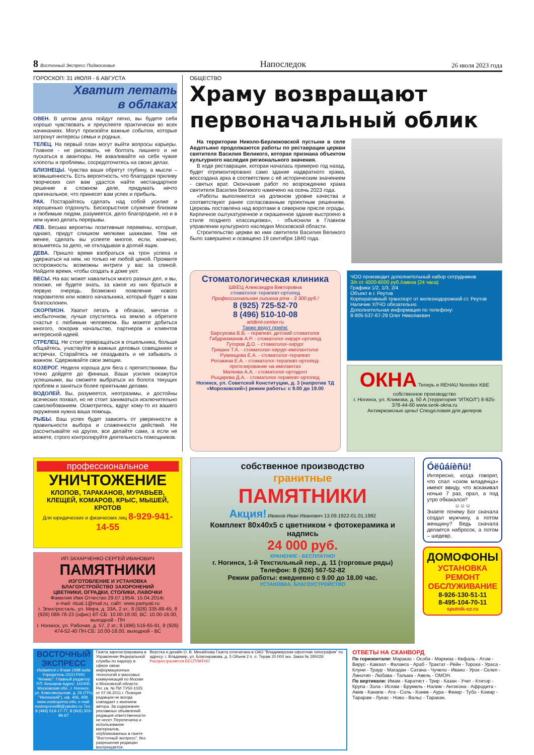8 Восточный Экспресс Подмосковья
Напоследок
26 июля 2023 года
ГОРОСКОП: 31 ИЮЛЯ - 6 АВГУСТА
Хватит летать
в облаках
ОВЕН. В целом дела пойдут легко, вы будете себя хорошо чувствовать и преуспеете практически во всех начинаниях. Могут произойти важные события, которые затронут интересы семьи и родных.
ТЕЛЕЦ. На первый план могут выйти вопросы карьеры. Главное - не рисковать, не болтать лишнего и не пускаться в авантюры. Не взваливайте на себя чужие хлопоты и проблемы, сосредоточитесь на своих делах.
БЛИЗНЕЦЫ. Чувства ваши обретут глубину, а мысли – возвышенность. Есть вероятность, что благодаря приливу творческих сил вам удастся найти нестандартное решение в сложном деле, придумать нечто оригинальное, что принесет вам успех и прибыль.
РАК. Постарайтесь сделать над собой усилие и хорошенько отдохнуть. Бескорыстное служение близким и любимым людям, разумеется, дело благородное, но и в нем нужно делать перерывы.
ЛЕВ. Весьма вероятны позитивные перемены, которые, однако, придут слишком мелкими шажками. Тем не менее, сделать вы успеете многое, если, конечно, возьметесь за дело, не откладывая в долгий ящик.
ДЕВА. Пришло время взобраться на трон успеха и удержаться на нем, но только не любой ценой. Проявите осторожность: возможны интриги у вас за спиной. Найдите время, чтобы создать в доме уют.
ВЕСЫ. На вас может навалиться много разных дел, и вы, похоже, не будете знать, за какое из них браться в первую очередь. Возможно появление нового покровителя или нового начальника, который будет к вам благосклонен.
СКОРПИОН. Хватит летать в облаках, мечтая о несбыточном, лучше спуститесь на землю и обретите счастье с любимым человеком. Вы можете добиться многого, покорив начальство, партнеров и клиентов интересной идеей.
СТРЕЛЕЦ. Не стоит превращаться в отшельника, больше общайтесь, участвуйте в важных деловых совещаниях и встречах. Старайтесь не опаздывать и не забывать о важном. Сдерживайте свои эмоции.
КОЗЕРОГ. Неделя хороша для бега с препятствиями. Вы точно дойдете до финиша. Ваши усилия окажутся успешными, вы сможете выбраться из болота текущих проблем и заняться более приятными делами.
ВОДОЛЕЙ. Вы, разумеется, неотразимы, и достойны всяческих похвал, но не стоит заниматься исключительно самолюбованием. Осмотритесь, вдруг кому-то из вашего окружения нужна ваша помощь.
РЫБЫ. Ваш успех будет зависеть от уверенности в правильности выбора и слаженности действий. Не рассчитывайте на других, все делайте сами, а если не можете, строго контролируйте деятельность помощников.
ОБЩЕСТВО
Храму возвращают первоначальный облик
На территории Николо-Берлюковской пустыни в селе Авдотьино продолжаются работы по реставрации церкви святителя Василия Великого, которая признана объектом культурного наследия регионального значения.
В ходе реставрации, которая началась примерно год назад, будет отремонтировано само здание надвратного храма, воссоздана арка в соответствии с её историческим значением - святых врат. Окончание работ по возрождению храма святителя Василия Великого намечено на осень 2023 года.
«Работы выполняются на должном уровне качества и соответствуют ранее согласованным проектным решениям. Церковь поставлена над воротами в северном прясле ограды. Кирпичное оштукатуренное и окрашенное здание выстроено в стиле позднего классицизма», - объяснили в Главном управлении культурного наследия Московской области.
Строительство церкви во имя святителя Василия Великого было завершено и освящено 19 сентября 1840 года.
Стоматологическая клиника
ШВЕЦ Александра Викторовна
стоматолог-терапевт-ортопед
Профессиональная гигиена рта - 3 300 руб.!
8 (925) 725-52-70
8 (496) 510-10-08
artdent-center.ru
Также ведут приём:
Барсукова В.В. - терапевт, детский стоматолог
Габдрахманов А.Р. - стоматолог-хирург-ортопед
Гуторов Д.О. - стоматолог-хирург
Гришин Т.А. - стоматолог-хирург-имплантолог
Румянцева Е.А. - стоматолог-терапевт
Рогожина Е.А. - стоматолог-терапевт-ортопед-протезирование на имплантах
Маткова А.А. - стоматолог-ортодонт
Рыцарева Д.А. - стоматолог-терапевт-ортопед
Ногинск, ул. Советской Конституции, д. 3 (напротив ТД «Морозовский») режим работы: с 9.00 до 19.00
ЧОО производит дополнительный набор сотрудников
З/п от 4500-6000 руб./смена (24 часа)
Графики 1/2, 1/3, 2/4
Объект в г. Реутов
Корпоративный транспорт от железнодорожной ст. Реутов
Наличие УЛЧО обязательно.
Дополнительная информация по телефону:
8-905-537-67-29 Олег Николаевич
ОКНА Теперь и REHAU Novotex KBE
собственное производство
г. Ногинск, ул. Климова, д. 50 А (территория "ИТКОЛ") 8-925-378-44-60 www.senk-okna.ru
Антикризисные цены! Спецусловия для дилеров
профессиональное
УНИЧТОЖЕНИЕ
КЛОПОВ, ТАРАКАНОВ, МУРАВЬЕВ, КЛЕЩЕЙ, КОМАРОВ, КРЫС, МЫШЕЙ, КРОТОВ
Для юридических и физических лиц 8-929-941-14-55
ИП ЗАХАРЧЕНКО СЕРГЕЙ ИВАНОВИЧ
ПАМЯТНИКИ
ИЗГОТОВЛЕНИЕ И УСТАНОВКА
БЛАГОУСТРОЙСТВО ЗАХОРОНЕНИЙ
ЦВЕТНИКИ, ОГРАДКИ, СТОЛИКИ, ЛАВОЧКИ
Фамилия Имя Отчество 29.07.1954г. 15.04.2014г.
e-mail: ritual.1@mail.ru, сайт: www.pamyati.ru
г. Электросталь, ул. Мира, д. 33А, 2 эт.; 8 (926) 335-88-45, 8 (926) 088-78-23 (офис) ВТ-СБ: 10.00-18.00, ВС: 10.00-16.00, выходной - ПН
г. Ногинск, ул. Рабочая, д. 57, 2 эт.; 8 (496) 516-65-91, 8 (926) 474-52-40 ПН-СБ: 10.00-18.00, выходной - ВС
собственное производство
гранитные
ПАМЯТНИКИ
Акция! Иванов Иван Иванович 13.09.1922-01.01.1992
Комплект 80х40х5 с цветником + фотокерамика и надпись
24 000 руб.
ХРАНЕНИЕ - БЕСПЛАТНО!
г. Ногинск, 1-й Текстильный пер., д. 11 (торговые ряды)
Телефон: 8 (926) 567-52-82
Режим работы: ежедневно с 9.00 до 18.00 час.
УСТАНОВКА, БЛАГОУСТРОЙСТВО
Óëûáíèñü!
Интересно, когда говорят, что спал «сном младенца» имеют ввиду, что вскакивал ночью 7 раз, орал, а под утро обкакался?
☺☺☺Знаете почему Бог сначала создал мужчину, а потом женщину? Ведь сначала делается набросок, а потом – шедевр.
ДОМОФОНЫ
УСТАНОВКА
РЕМОНТ
ОБСЛУЖИВАНИЕ
8-926-130-51-11
8-495-104-70-11
sputnik-oz.ru
ВОСТОЧНЫЙ ЭКСПРЕСС
Издается с 8 мая 1998 года
Учредитель ООО РИО "Феникс". Главный редактор Р.П. Беширов Адрес: 142400, Московская обл., г. Ногинск, ул. Комсомольская, д. 26 (ТРЦ "Ногинский"), оф. 406, 408. www.vostexpress.info; e-mail: vostexpress98@yandex.ru Тел.: 8 (496) 519-17-77, 8 (916) 503-95-67
Газета зарегистрирована в Управлении Федеральной службы по надзору в сфере связи информационных технологий и массовых коммуникаций по Москве и Московской области. Рег. св. № ПИ ТУ50-1025 от 07.06.2011 г. Позиция редакции не всегда совпадает с мнением автора. За содержание рекламных объявлений редакция ответственности не несет. Перепечатка и использование материалов, опубликованных в газете "Восточный экспресс", без разрешения редакции воспрещается.
Верстка и дизайн О. В. Михайлова Газета отпечатана в ОАО "Владимирская офсетная типография" по адресу: г. Владимир, ул. Благонравова, д. 3 Объем 2 п. л. Тираж 20 000 экз. Заказ № 295026 Распространяется БЕСПЛАТНО
ОТВЕТЫ НА СКАНВОРД
По горизонтали: Маракас - Особа - Маркиза - Кефаль - Атом - Вирус - Камзол - Фаланга - Араб - Трактат - Рейн - Торока - Ураса - Клуни - Траур - Магадан - Сатана - Чучело - Ивано - Урок - Склеп - Линотип - Любава - Тальма - Авель - ОМОН.
По вертикали: Имам - Каратист - Трир - Казан - Учет - Ктитор - Крупа - Зола - Ислам - Брумель - Налим - Антигона - Афродита - Авив - Канапе - Ата - Соль - Конев - Аура - Фиакр - Тубо - Комар - Тарарам - Лукас - Ново - Вальс - Таракан.